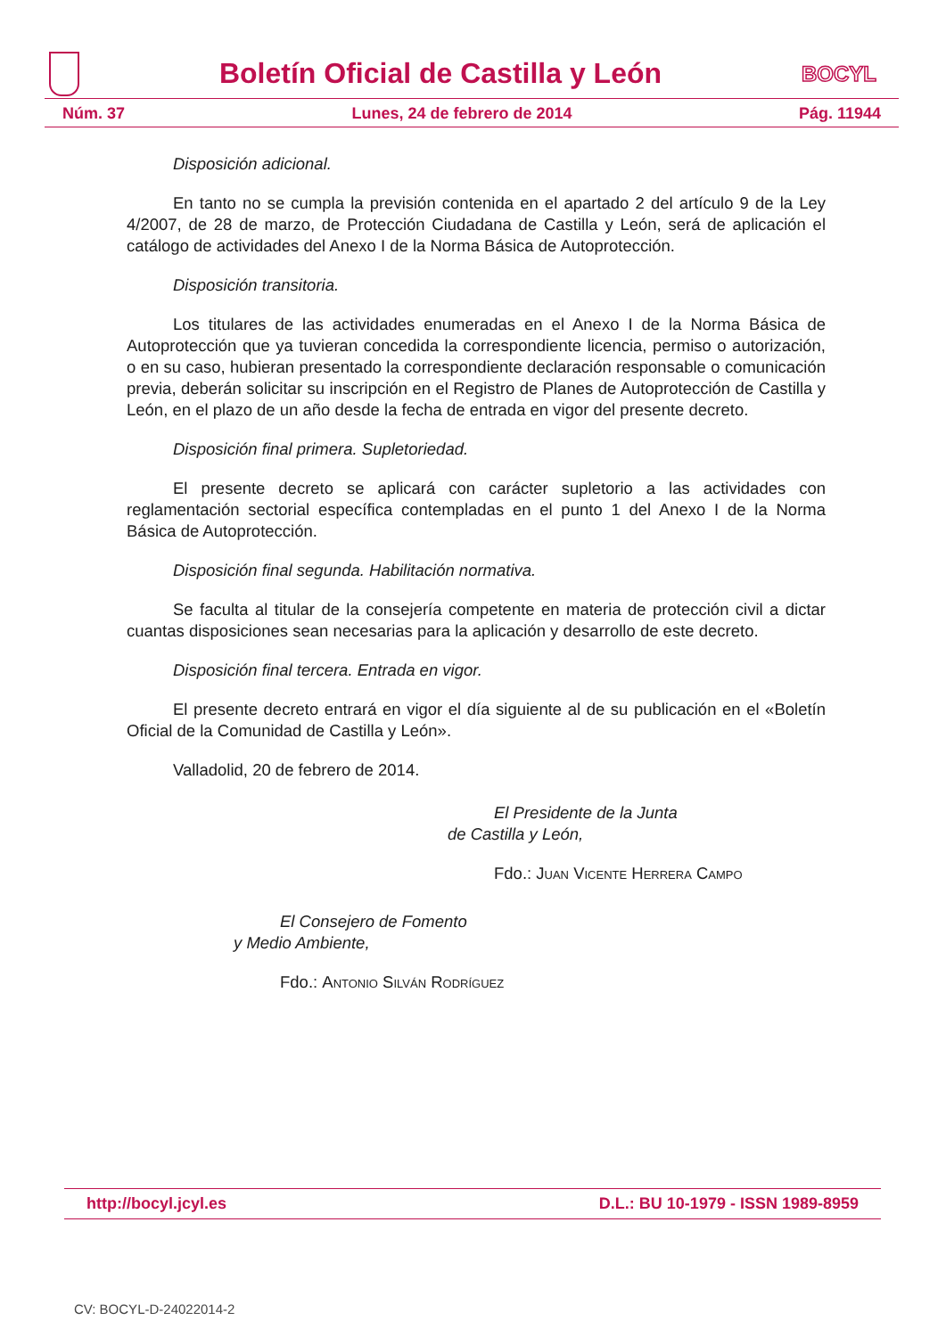Boletín Oficial de Castilla y León
BOCYL
Núm. 37 Lunes, 24 de febrero de 2014 Pág. 11944
Disposición adicional.
En tanto no se cumpla la previsión contenida en el apartado 2 del artículo 9 de la Ley 4/2007, de 28 de marzo, de Protección Ciudadana de Castilla y León, será de aplicación el catálogo de actividades del Anexo I de la Norma Básica de Autoprotección.
Disposición transitoria.
Los titulares de las actividades enumeradas en el Anexo I de la Norma Básica de Autoprotección que ya tuvieran concedida la correspondiente licencia, permiso o autorización, o en su caso, hubieran presentado la correspondiente declaración responsable o comunicación previa, deberán solicitar su inscripción en el Registro de Planes de Autoprotección de Castilla y León, en el plazo de un año desde la fecha de entrada en vigor del presente decreto.
Disposición final primera. Supletoriedad.
El presente decreto se aplicará con carácter supletorio a las actividades con reglamentación sectorial específica contempladas en el punto 1 del Anexo I de la Norma Básica de Autoprotección.
Disposición final segunda. Habilitación normativa.
Se faculta al titular de la consejería competente en materia de protección civil a dictar cuantas disposiciones sean necesarias para la aplicación y desarrollo de este decreto.
Disposición final tercera. Entrada en vigor.
El presente decreto entrará en vigor el día siguiente al de su publicación en el «Boletín Oficial de la Comunidad de Castilla y León».
Valladolid, 20 de febrero de 2014.
El Presidente de la Junta
de Castilla y León,
Fdo.: Juan Vicente Herrera Campo
El Consejero de Fomento
y Medio Ambiente,
Fdo.: Antonio Silván Rodríguez
http://bocyl.jcyl.es D.L.: BU 10-1979 - ISSN 1989-8959
CV: BOCYL-D-24022014-2